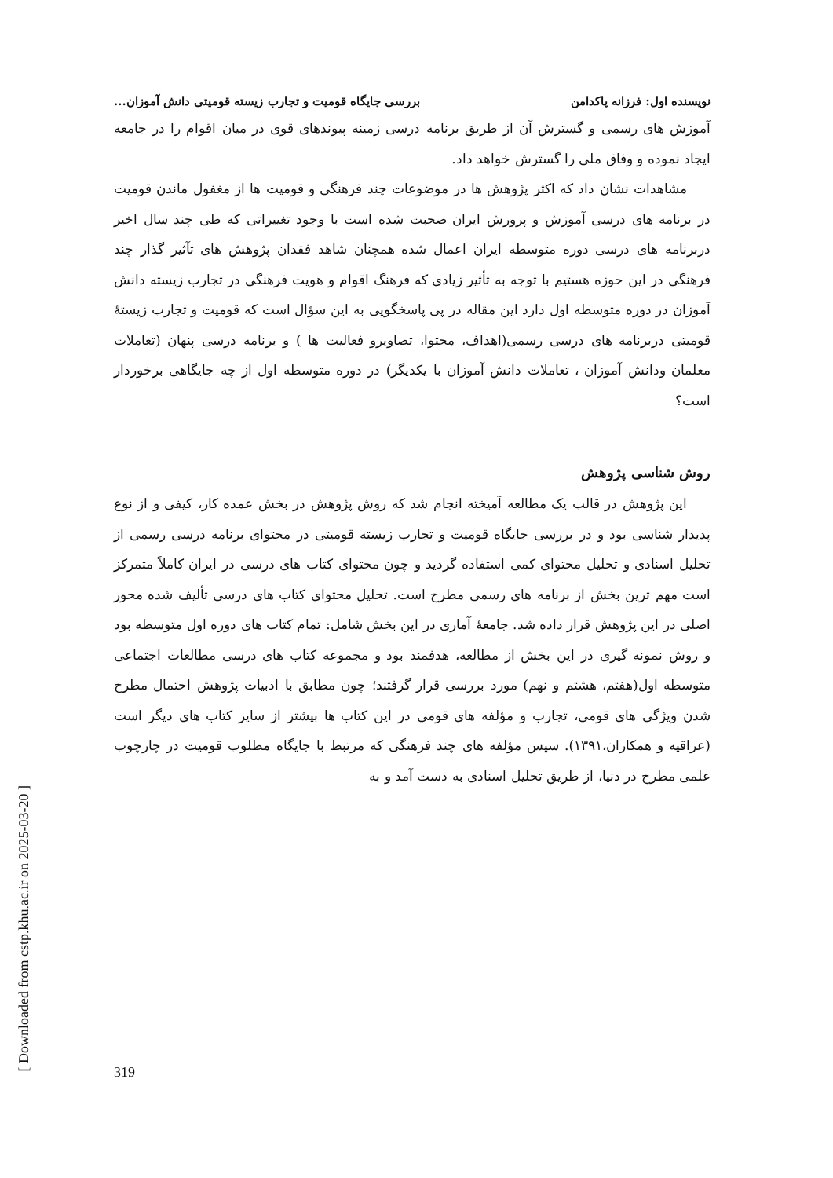نویسنده اول: فرزانه پاکدامن بررسی جایگاه قومیت و تجارب زیسته قومیتی دانش آموزان...
آموزش های رسمی و گسترش آن از طریق برنامه درسی زمینه پیوندهای قوی در میان اقوام را در جامعه ایجاد نموده و وفاق ملی را گسترش خواهد داد.
مشاهدات نشان داد که اکثر پژوهش ها در موضوعات چند فرهنگی و قومیت ها از مغفول ماندن قومیت در برنامه های درسی آموزش و پرورش ایران صحبت شده است با وجود تغییراتی که طی چند سال اخیر دربرنامه های درسی دوره متوسطه ایران اعمال شده همچنان شاهد فقدان پژوهش های تآثیر گذار چند فرهنگی در این حوزه هستیم با توجه به تأثیر زیادی که فرهنگ اقوام و هویت فرهنگی در تجارب زیسته دانش آموزان در دوره متوسطه اول دارد این مقاله در پی پاسخگویی به این سؤال است که قومیت و تجارب زیستهٔ قومیتی دربرنامه های درسی رسمی(اهداف، محتوا، تصاویرو فعالیت ها ) و برنامه درسی پنهان (تعاملات معلمان ودانش آموزان ، تعاملات دانش آموزان با یکدیگر) در دوره متوسطه اول از چه جایگاهی برخوردار است؟
روش شناسی پژوهش
این پژوهش در قالب یک مطالعه آمیخته انجام شد که روش پژوهش در بخش عمده کار، کیفی و از نوع پدیدار شناسی بود و در بررسی جایگاه قومیت و تجارب زیسته قومیتی در محتوای برنامه درسی رسمی از تحلیل اسنادی و تحلیل محتوای کمی استفاده گردید و چون محتوای کتاب های درسی در ایران کاملاً متمرکز است مهم ترین بخش از برنامه های رسمی مطرح است. تحلیل محتوای کتاب های درسی تألیف شده محور اصلی در این پژوهش قرار داده شد. جامعهٔ آماری در این بخش شامل: تمام کتاب های دوره اول متوسطه بود و روش نمونه گیری در این بخش از مطالعه، هدفمند بود و مجموعه کتاب های درسی مطالعات اجتماعی متوسطه اول(هفتم، هشتم و نهم) مورد بررسی قرار گرفتند؛ چون مطابق با ادبیات پژوهش احتمال مطرح شدن ویژگی های قومی، تجارب و مؤلفه های قومی در این کتاب ها بیشتر از سایر کتاب های دیگر است (عراقیه و همکاران،۱۳۹۱). سپس مؤلفه های چند فرهنگی که مرتبط با جایگاه مطلوب قومیت در چارچوب علمی مطرح در دنیا، از طریق تحلیل اسنادی به دست آمد و به
[ Downloaded from cstp.khu.ac.ir on 2025-03-20 ]
319